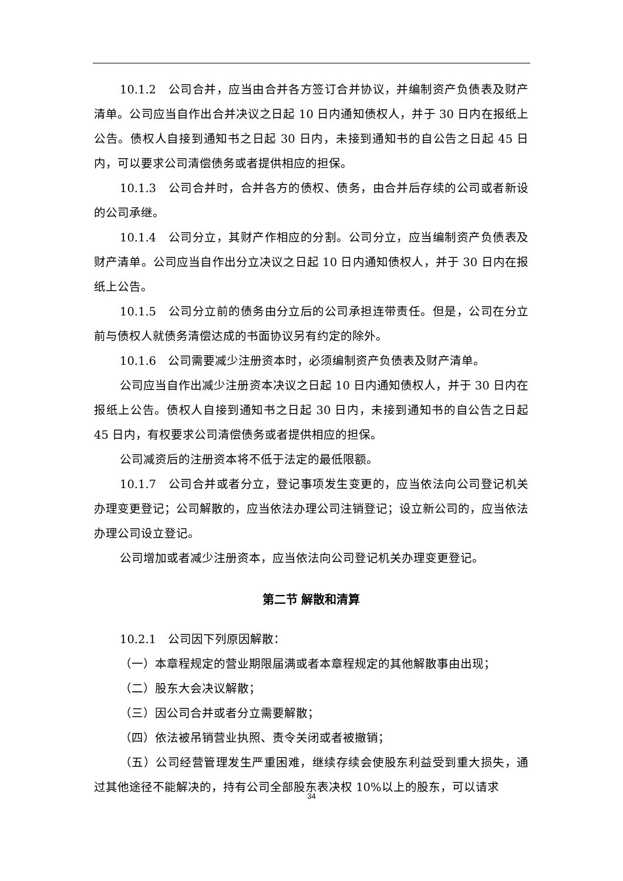10.1.2　公司合并，应当由合并各方签订合并协议，并编制资产负债表及财产清单。公司应当自作出合并决议之日起 10 日内通知债权人，并于 30 日内在报纸上公告。债权人自接到通知书之日起 30 日内，未接到通知书的自公告之日起 45 日内，可以要求公司清偿债务或者提供相应的担保。
10.1.3　公司合并时，合并各方的债权、债务，由合并后存续的公司或者新设的公司承继。
10.1.4　公司分立，其财产作相应的分割。公司分立，应当编制资产负债表及财产清单。公司应当自作出分立决议之日起 10 日内通知债权人，并于 30 日内在报纸上公告。
10.1.5　公司分立前的债务由分立后的公司承担连带责任。但是，公司在分立前与债权人就债务清偿达成的书面协议另有约定的除外。
10.1.6　公司需要减少注册资本时，必须编制资产负债表及财产清单。
公司应当自作出减少注册资本决议之日起 10 日内通知债权人，并于 30 日内在报纸上公告。债权人自接到通知书之日起 30 日内，未接到通知书的自公告之日起 45 日内，有权要求公司清偿债务或者提供相应的担保。
公司减资后的注册资本将不低于法定的最低限额。
10.1.7　公司合并或者分立，登记事项发生变更的，应当依法向公司登记机关办理变更登记；公司解散的，应当依法办理公司注销登记；设立新公司的，应当依法办理公司设立登记。
公司增加或者减少注册资本，应当依法向公司登记机关办理变更登记。
第二节 解散和清算
10.2.1　公司因下列原因解散：
（一）本章程规定的营业期限届满或者本章程规定的其他解散事由出现；
（二）股东大会决议解散；
（三）因公司合并或者分立需要解散；
（四）依法被吊销营业执照、责令关闭或者被撤销；
（五）公司经营管理发生严重困难，继续存续会使股东利益受到重大损失，通过其他途径不能解决的，持有公司全部股东表决权 10%以上的股东，可以请求
34